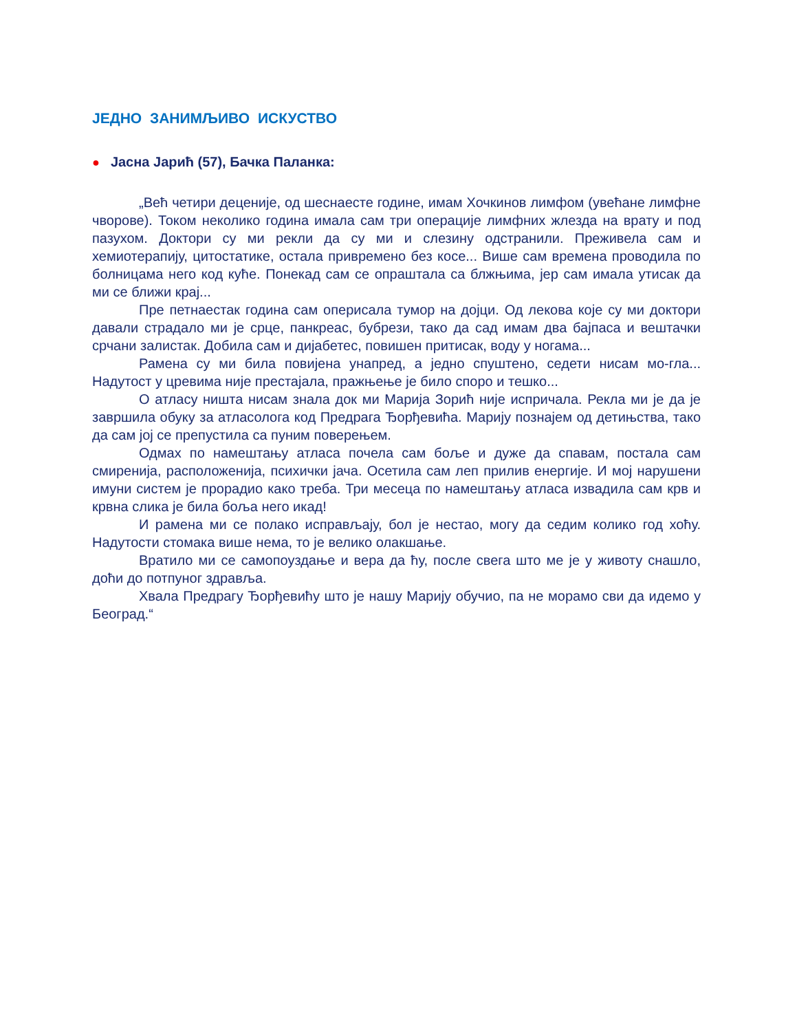ЈЕДНО ЗАНИМЉИВО ИСКУСТВО
● Јасна Јарић (57), Бачка Паланка:
„Већ четири деценије, од шеснаесте године, имам Хочкинов лимфом (увећане лимфне чворове). Током неколико година имала сам три операције лимфних жлезда на врату и под пазухом. Доктори су ми рекли да су ми и слезину одстранили. Преживела сам и хемиотерапију, цитостатике, остала привремено без косе... Више сам времена проводила по болницама него код куће. Понекад сам се опраштала са блжњима, јер сам имала утисак да ми се ближи крај...
Пре петнаестак година сам оперисала тумор на дојци. Од лекова које су ми доктори давали страдало ми је срце, панкреас, бубрези, тако да сад имам два бајпаса и вештачки срчани залистак. Добила сам и дијабетес, повишен притисак, воду у ногама...
Рамена су ми била повијена унапред, а једно спуштено, седети нисам мо-гла... Надутост у цревима није престајала, пражњење је било споро и тешко...
О атласу ништа нисам знала док ми Марија Зорић није испричала. Рекла ми је да је завршила обуку за атласолога код Предрага Ђорђевића. Марију познајем од детињства, тако да сам јој се препустила са пуним поверењем.
Одмах по намештању атласа почела сам боље и дуже да спавам, постала сам смиренија, расположенија, психички јача. Осетила сам леп прилив енергије. И мој нарушени имуни систем је прорадио како треба. Три месеца по намештању атласа извадила сам крв и крвна слика је била боља него икад!
И рамена ми се полако исправљају, бол је нестао, могу да седим колико год хоћу. Надутости стомака више нема, то је велико олакшање.
Вратило ми се самопоуздање и вера да ћу, после свега што ме је у животу снашло, доћи до потпуног здравља.
Хвала Предрагу Ђорђевићу што је нашу Марију обучио, па не морамо сви да идемо у Београд.“